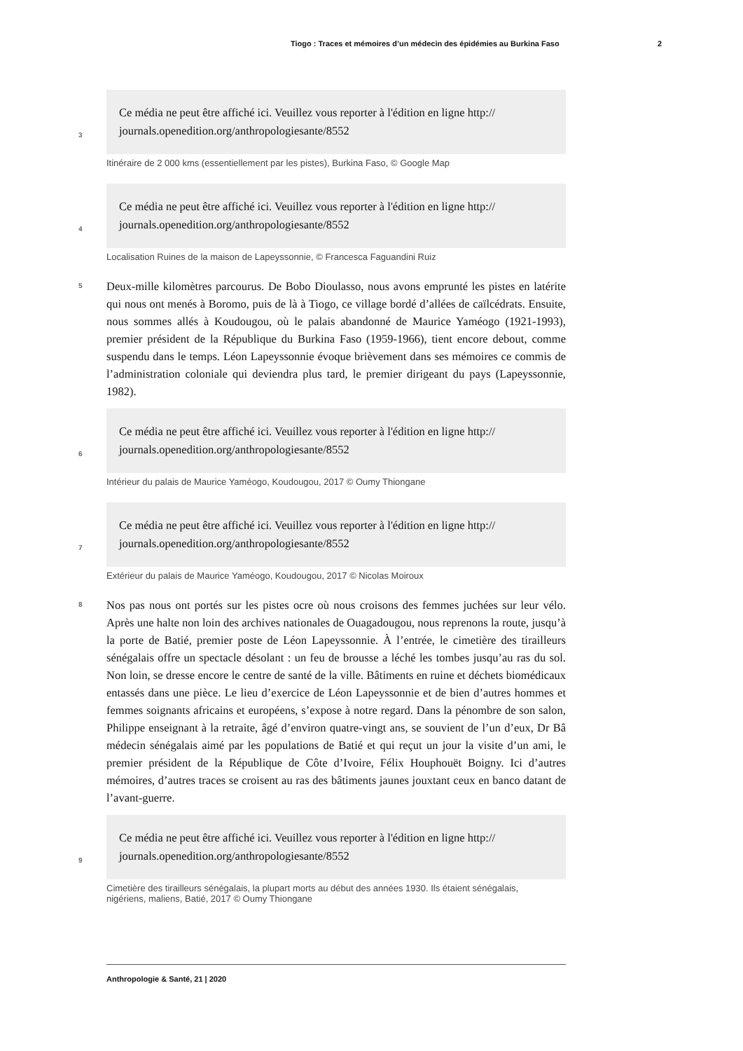Tiogo : Traces et mémoires d’un médecin des épidémies au Burkina Faso 2
3
Ce média ne peut être affiché ici. Veuillez vous reporter à l'édition en ligne http://
journals.openedition.org/anthropologiesante/8552
Itinéraire de 2 000 kms (essentiellement par les pistes), Burkina Faso, © Google Map
4
Ce média ne peut être affiché ici. Veuillez vous reporter à l'édition en ligne http://
journals.openedition.org/anthropologiesante/8552
Localisation Ruines de la maison de Lapeyssonnie, © Francesca Faguandini Ruiz
5
Deux-mille kilomètres parcourus. De Bobo Dioulasso, nous avons emprunté les pistes en latérite qui nous ont menés à Boromo, puis de là à Tiogo, ce village bordé d’allées de caïlcédrats. Ensuite, nous sommes allés à Koudougou, où le palais abandonné de Maurice Yaméogo (1921-1993), premier président de la République du Burkina Faso (1959-1966), tient encore debout, comme suspendu dans le temps. Léon Lapeyssonnie évoque brièvement dans ses mémoires ce commis de l’administration coloniale qui deviendra plus tard, le premier dirigeant du pays (Lapeyssonnie, 1982).
6
Ce média ne peut être affiché ici. Veuillez vous reporter à l'édition en ligne http://
journals.openedition.org/anthropologiesante/8552
Intérieur du palais de Maurice Yaméogo, Koudougou, 2017 © Oumy Thiongane
7
Ce média ne peut être affiché ici. Veuillez vous reporter à l'édition en ligne http://
journals.openedition.org/anthropologiesante/8552
Extérieur du palais de Maurice Yaméogo, Koudougou, 2017 © Nicolas Moiroux
8
Nos pas nous ont portés sur les pistes ocre où nous croisons des femmes juchées sur leur vélo. Après une halte non loin des archives nationales de Ouagadougou, nous reprenons la route, jusqu’à la porte de Batié, premier poste de Léon Lapeyssonnie. À l’entrée, le cimetière des tirailleurs sénégalais offre un spectacle désolant : un feu de brousse a léché les tombes jusqu’au ras du sol. Non loin, se dresse encore le centre de santé de la ville. Bâtiments en ruine et déchets biomédicaux entassés dans une pièce. Le lieu d’exercice de Léon Lapeyssonnie et de bien d’autres hommes et femmes soignants africains et européens, s’expose à notre regard. Dans la pénombre de son salon, Philippe enseignant à la retraite, âgé d’environ quatre-vingt ans, se souvient de l’un d’eux, Dr Bâ médecin sénégalais aimé par les populations de Batié et qui reçut un jour la visite d’un ami, le premier président de la République de Côte d’Ivoire, Félix Houphouët Boigny. Ici d’autres mémoires, d’autres traces se croisent au ras des bâtiments jaunes jouxtant ceux en banco datant de l’avant-guerre.
9
Ce média ne peut être affiché ici. Veuillez vous reporter à l'édition en ligne http://
journals.openedition.org/anthropologiesante/8552
Cimetière des tirailleurs sénégalais, la plupart morts au début des années 1930. Ils étaient sénégalais,
nigériens, maliens, Batié, 2017 © Oumy Thiongane
Anthropologie & Santé, 21 | 2020